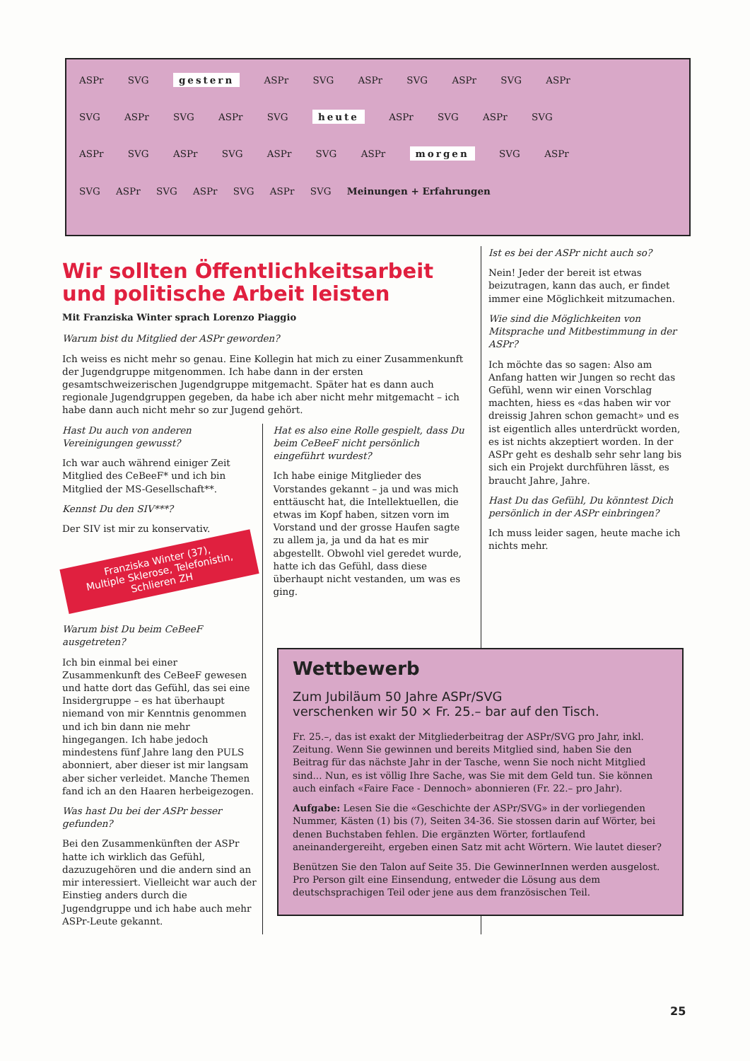ASPr SVG gestern ASPr SVG ASPr SVG ASPr SVG ASPr
SVG ASPr SVG ASPr SVG heute ASPr SVG ASPr SVG
ASPr SVG ASPr SVG ASPr SVG ASPr morgen SVG ASPr
SVG ASPr SVG ASPr SVG ASPr SVG Meinungen + Erfahrungen
Wir sollten Öffentlichkeitsarbeit und politische Arbeit leisten
Mit Franziska Winter sprach Lorenzo Piaggio
Warum bist du Mitglied der ASPr geworden?
Ich weiss es nicht mehr so genau. Eine Kollegin hat mich zu einer Zusammenkunft der Jugendgruppe mitgenommen. Ich habe dann in der ersten gesamtschweizerischen Jugendgruppe mitgemacht. Später hat es dann auch regionale Jugendgruppen gegeben, da habe ich aber nicht mehr mitgemacht – ich habe dann auch nicht mehr so zur Jugend gehört.
Hast Du auch von anderen Vereinigungen gewusst?
Ich war auch während einiger Zeit Mitglied des CeBeeF* und ich bin Mitglied der MS-Gesellschaft**.
Kennst Du den SIV***?
Der SIV ist mir zu konservativ.
Franziska Winter (37),
Multiple Sklerose, Telefonistin,
Schlieren ZH
Warum bist Du beim CeBeeF ausgetreten?
Ich bin einmal bei einer Zusammenkunft des CeBeeF gewesen und hatte dort das Gefühl, das sei eine Insidergruppe – es hat überhaupt niemand von mir Kenntnis genommen und ich bin dann nie mehr hingegangen. Ich habe jedoch mindestens fünf Jahre lang den PULS abonniert, aber dieser ist mir langsam aber sicher verleidet. Manche Themen fand ich an den Haaren herbeigezogen.
Was hast Du bei der ASPr besser gefunden?
Bei den Zusammenkünften der ASPr hatte ich wirklich das Gefühl, dazuzugehören und die andern sind an mir interessiert. Vielleicht war auch der Einstieg anders durch die Jugendgruppe und ich habe auch mehr ASPr-Leute gekannt.
Hat es also eine Rolle gespielt, dass Du beim CeBeeF nicht persönlich eingeführt wurdest?
Ich habe einige Mitglieder des Vorstandes gekannt – ja und was mich enttäuscht hat, die Intellektuellen, die etwas im Kopf haben, sitzen vorn im Vorstand und der grosse Haufen sagte zu allem ja, ja und da hat es mir abgestellt. Obwohl viel geredet wurde, hatte ich das Gefühl, dass diese überhaupt nicht vestanden, um was es ging.
Ist es bei der ASPr nicht auch so?
Nein! Jeder der bereit ist etwas beizutragen, kann das auch, er findet immer eine Möglichkeit mitzumachen.
Wie sind die Möglichkeiten von Mitsprache und Mitbestimmung in der ASPr?
Ich möchte das so sagen: Also am Anfang hatten wir Jungen so recht das Gefühl, wenn wir einen Vorschlag machten, hiess es «das haben wir vor dreissig Jahren schon gemacht» und es ist eigentlich alles unterdrückt worden, es ist nichts akzeptiert worden. In der ASPr geht es deshalb sehr sehr lang bis sich ein Projekt durchführen lässt, es braucht Jahre, Jahre.
Hast Du das Gefühl, Du könntest Dich persönlich in der ASPr einbringen?
Ich muss leider sagen, heute mache ich nichts mehr.
Wettbewerb
Zum Jubiläum 50 Jahre ASPr/SVG
verschenken wir 50 × Fr. 25.– bar auf den Tisch.
Fr. 25.–, das ist exakt der Mitgliederbeitrag der ASPr/SVG pro Jahr, inkl. Zeitung. Wenn Sie gewinnen und bereits Mitglied sind, haben Sie den Beitrag für das nächste Jahr in der Tasche, wenn Sie noch nicht Mitglied sind... Nun, es ist völlig Ihre Sache, was Sie mit dem Geld tun. Sie können auch einfach «Faire Face - Dennoch» abonnieren (Fr. 22.– pro Jahr).
Aufgabe: Lesen Sie die «Geschichte der ASPr/SVG» in der vorliegenden Nummer, Kästen (1) bis (7), Seiten 34-36. Sie stossen darin auf Wörter, bei denen Buchstaben fehlen. Die ergänzten Wörter, fortlaufend aneinandergereiht, ergeben einen Satz mit acht Wörtern. Wie lautet dieser?
Benützen Sie den Talon auf Seite 35. Die GewinnerInnen werden ausgelost. Pro Person gilt eine Einsendung, entweder die Lösung aus dem deutschsprachigen Teil oder jene aus dem französischen Teil.
25